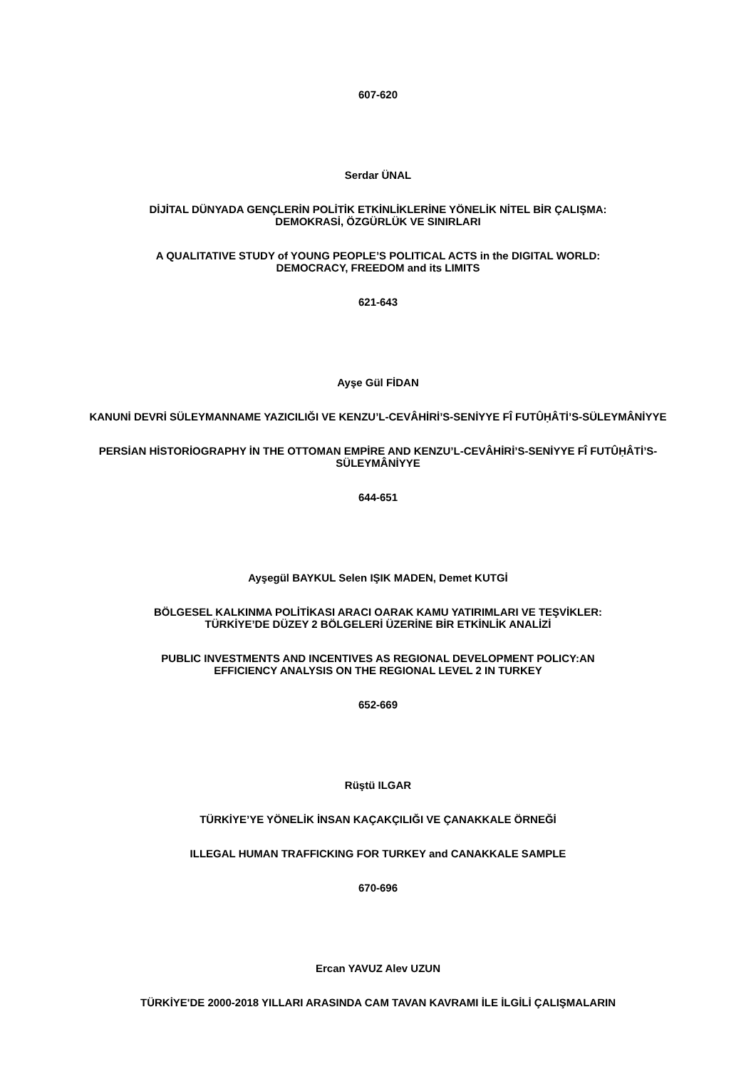607-620
Serdar ÜNAL
DİJİTAL DÜNYADA GENÇLERİN POLİTİK ETKİNLİKLERİNE YÖNELİK NİTEL BİR ÇALIŞMA:
DEMOKRASİ, ÖZGÜRLÜK VE SINIRLARI
A QUALITATIVE STUDY of YOUNG PEOPLE’S POLITICAL ACTS in the DIGITAL WORLD:
DEMOCRACY, FREEDOM and its LIMITS
621-643
Ayşe Gül FİDAN
KANUNİ DEVRİ SÜLEYMANNAME YAZICILIĞI VE KENZU’L-CEVÂHİRİ’S-SENİYYE FÎ FUTÛḤÂTİ’S-SÜLEYMÂNİYYE
PERSİAN HİSTORİOGRAPHY İN THE OTTOMAN EMPİRE AND KENZU’L-CEVÂHİRİ’S-SENİYYE FÎ FUTÛḤÂTİ’S-SÜLEYMÂNİYYE
644-651
Ayşegül BAYKUL Selen IŞIK MADEN, Demet KUTGİ
BÖLGESEL KALKINMA POLİTİKASI ARACI OARAK KAMU YATIRIMLARI VE TEŞVİKLER:
TÜRKİYE’DE DÜZEY 2 BÖLGELERİ ÜZERİNE BİR ETKİNLİK ANALİZİ
PUBLIC INVESTMENTS AND INCENTIVES AS REGIONAL DEVELOPMENT POLICY:AN
EFFICIENCY ANALYSIS ON THE REGIONAL LEVEL 2 IN TURKEY
652-669
Rüştü ILGAR
TÜRKİYE’YE YÖNELİK İNSAN KAÇAKÇILIĞI VE ÇANAKKALE ÖRNEĞİ
ILLEGAL HUMAN TRAFFICKING FOR TURKEY and CANAKKALE SAMPLE
670-696
Ercan YAVUZ Alev UZUN
TÜRKİYE'DE 2000-2018 YILLARI ARASINDA CAM TAVAN KAVRAMI İLE İLGİLİ ÇALIŞMALARIN